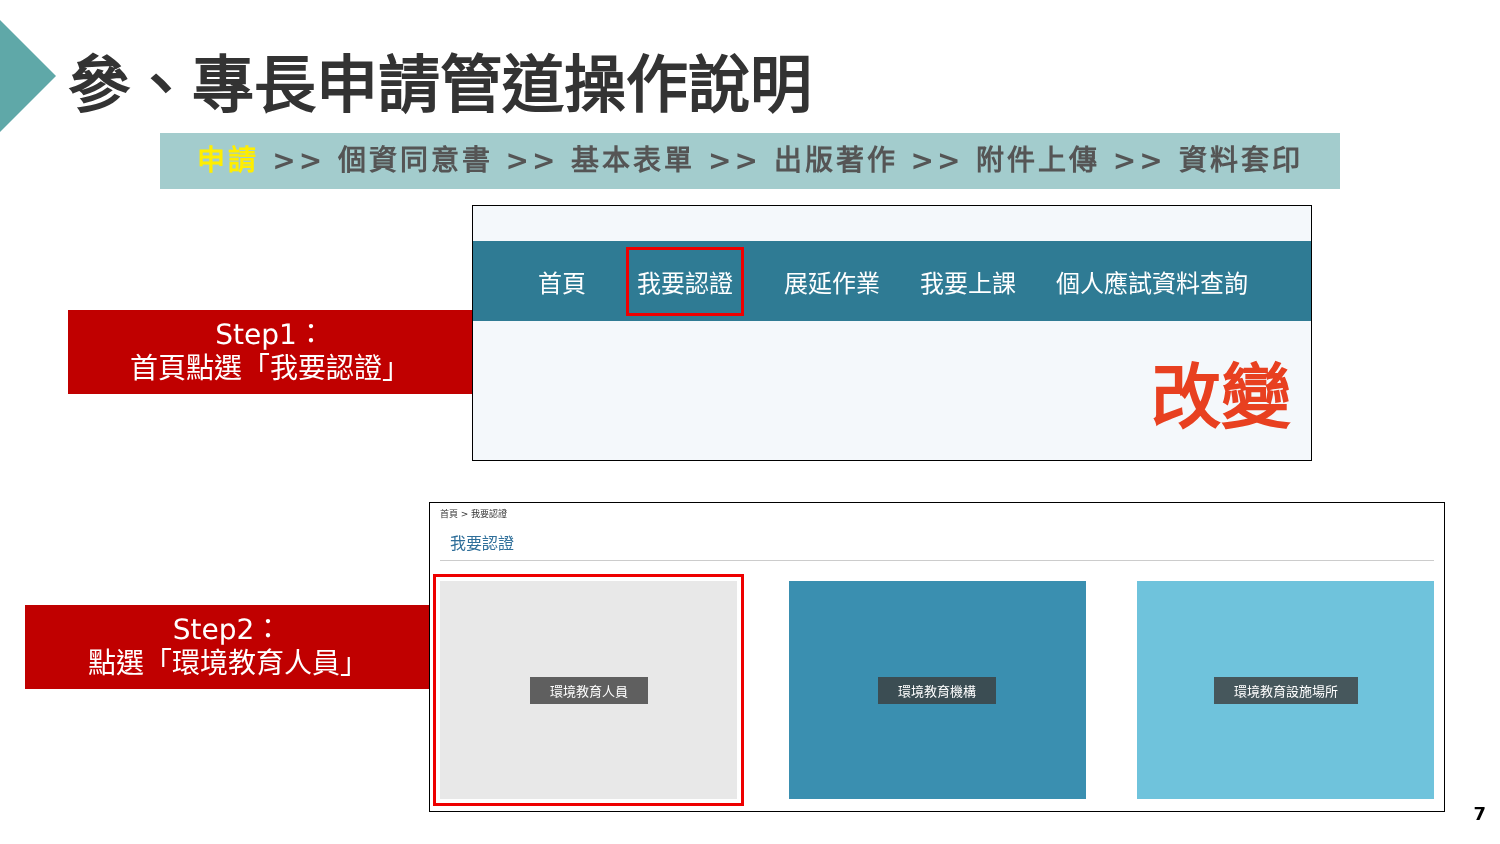參、專長申請管道操作說明
申請 >> 個資同意書 >> 基本表單 >> 出版著作 >> 附件上傳 >> 資料套印
Step1：
首頁點選「我要認證」
首頁 我要認證 展延作業 我要上課 個人應試資料查詢
改變
Step2：
點選「環境教育人員」
首頁 > 我要認證
我要認證
環境教育人員 環境教育機構 環境教育設施場所
7